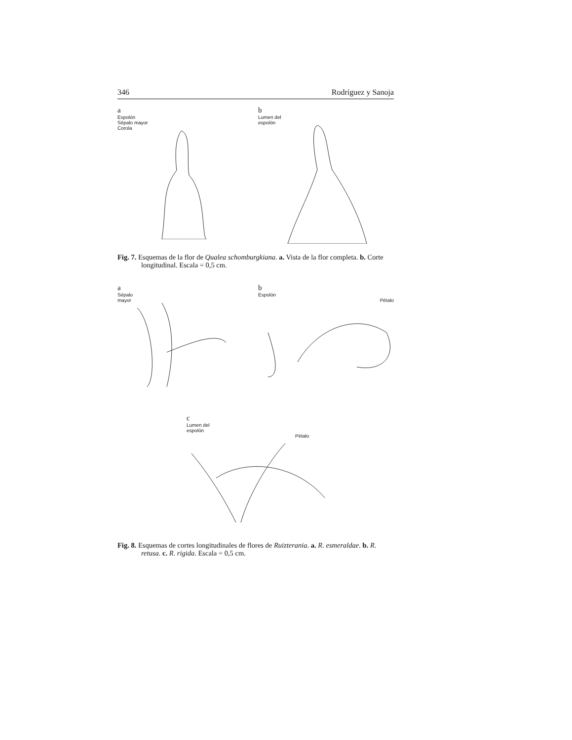346 Rodríguez y Sanoja
a
Espolón
Sépalo mayor
Corola
b
Lumen del
espolón
Fig. 7. Esquemas de la flor de Qualea schomburgkiana. a. Vista de la flor completa. b. Corte longitudinal. Escala = 0,5 cm.
a
Sépalo
mayor
b
Espolón
Pétalo
c
Lumen del
espolón
Pétalo
Fig. 8. Esquemas de cortes longitudinales de flores de Ruizterania. a. R. esmeraldae. b. R. retusa. c. R. rigida. Escala = 0,5 cm.